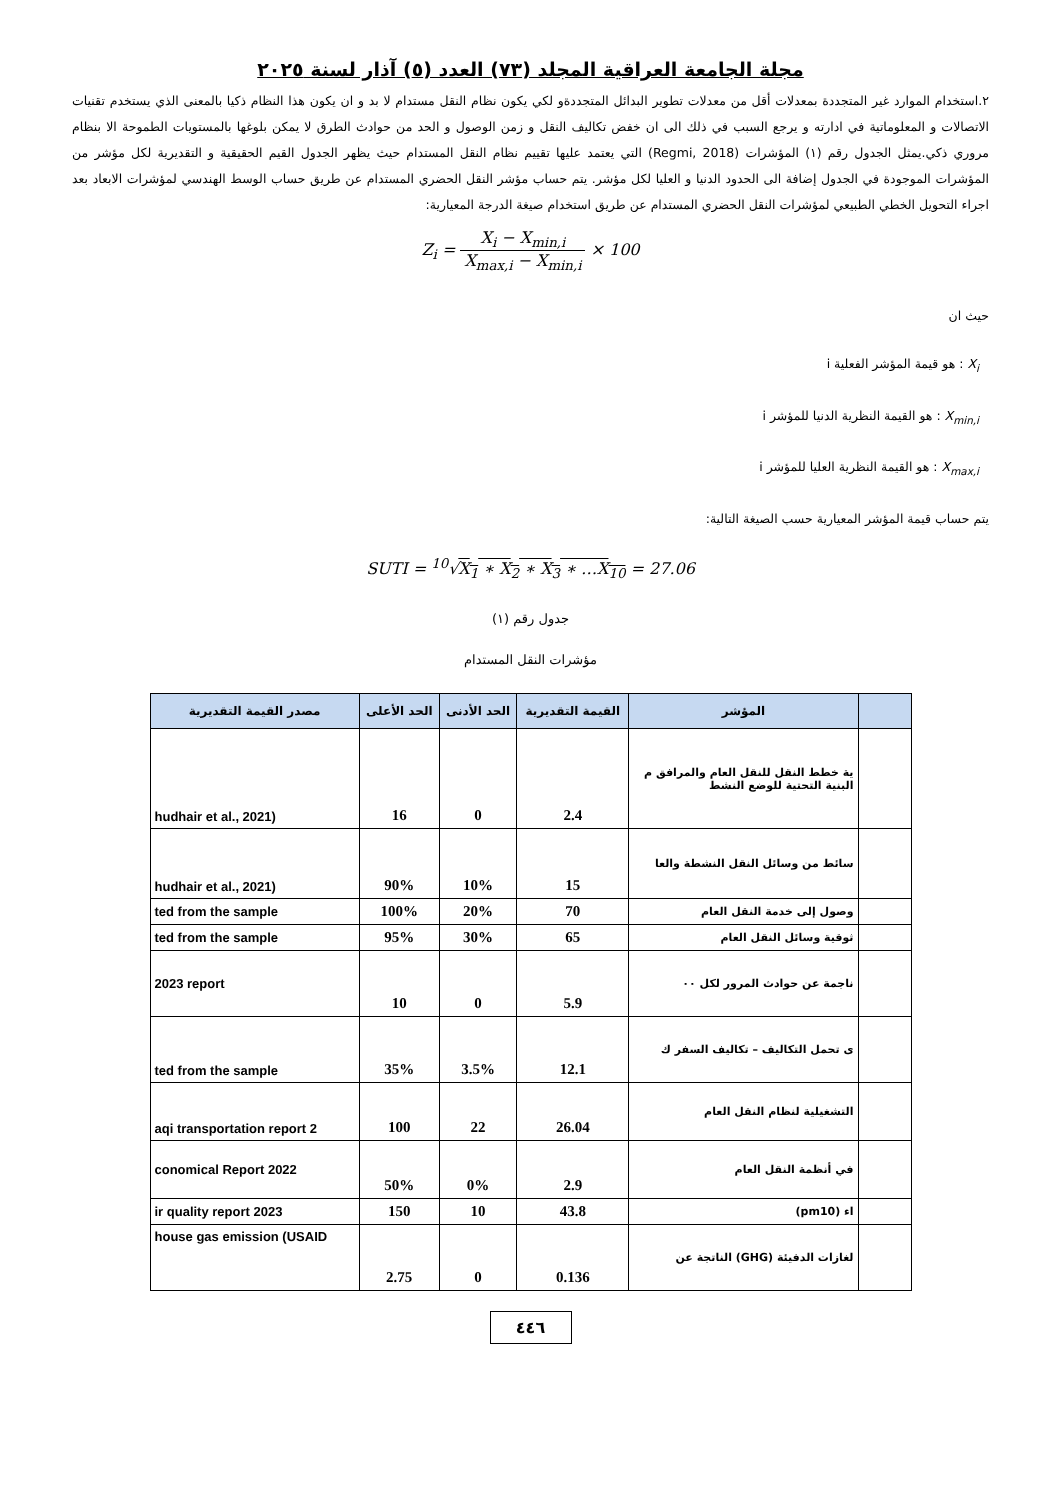مجلة الجامعة العراقية المجلد (٧٣) العدد (٥) آذار لسنة ٢٠٢٥
٢.استخدام الموارد غير المتجددة بمعدلات أقل من معدلات تطوير البدائل المتجددةو لكي يكون نظام النقل مستدام لا بد و ان يكون هذا النظام ذكيا بالمعنى الذي يستخدم تقنيات الاتصالات و المعلوماتية في ادارته و يرجع السبب في ذلك الى ان خفض تكاليف النقل و زمن الوصول و الحد من حوادث الطرق لا يمكن بلوغها بالمستويات الطموحة الا بنظام مروري ذكي.يمثل الجدول رقم (١) المؤشرات (Regmi, 2018) التي يعتمد عليها تقييم نظام النقل المستدام حيث يظهر الجدول القيم الحقيقية و التقديرية لكل مؤشر من المؤشرات الموجودة في الجدول إضافة الى الحدود الدنيا و العليا لكل مؤشر. يتم حساب مؤشر النقل الحضري المستدام عن طريق حساب الوسط الهندسي لمؤشرات الابعاد بعد اجراء التحويل الخطي الطبيعي لمؤشرات النقل الحضري المستدام عن طريق استخدام صيغة الدرجة المعيارية:
Z<sub>i</sub> = X<sub>i</sub> − X<sub>min,i</sub> X<sub>max,i</sub> − X<sub>min,i</sub> × 100
حيث ان
X<sub>i</sub> : هو قيمة المؤشر الفعلية i
X<sub>min,i</sub> : هو القيمة النظرية الدنيا للمؤشر i
X<sub>max,i</sub> : هو القيمة النظرية العليا للمؤشر i
يتم حساب قيمة المؤشر المعيارية حسب الصيغة التالية:
SUTI = <sup>10</sup>√X<sub>1</sub> ∗ X<sub>2</sub> ∗ X<sub>3</sub> ∗ …X<sub>10</sub> = 27.06
جدول رقم (١)
مؤشرات النقل المستدام
| | المؤشر | القيمة التقديرية | الحد الأدنى | الحد الأعلى | مصدر القيمة التقديرية |
| --- | --- | --- | --- | --- | --- |
| | ية خطط النقل للنقل العام والمرافق م البنية التحتية للوضع النشط | 2.4 | 0 | 16 | hudhair et al., 2021) |
| | سائط من وسائل النقل النشطة والعا | 15 | 10% | 90% | hudhair et al., 2021) |
| | وصول إلى خدمة النقل العام | 70 | 20% | 100% | ted from the sample |
| | ثوقية وسائل النقل العام | 65 | 30% | 95% | ted from the sample |
| | ناجمة عن حوادث المرور لكل ٠٠ | 5.9 | 0 | 10 | 2023 report |
| | ى تحمل التكاليف – تكاليف السفر ك | 12.1 | 3.5% | 35% | ted from the sample |
| | التشغيلية لنظام النقل العام | 26.04 | 22 | 100 | aqi transportation report 2 |
| | في أنظمة النقل العام | 2.9 | 0% | 50% | conomical Report 2022 |
| | اء (pm10) | 43.8 | 10 | 150 | ir quality report 2023 |
| | لغازات الدفيئة (GHG) الناتجة عن | 0.136 | 0 | 2.75 | house gas emission (USAID |
٤٤٦